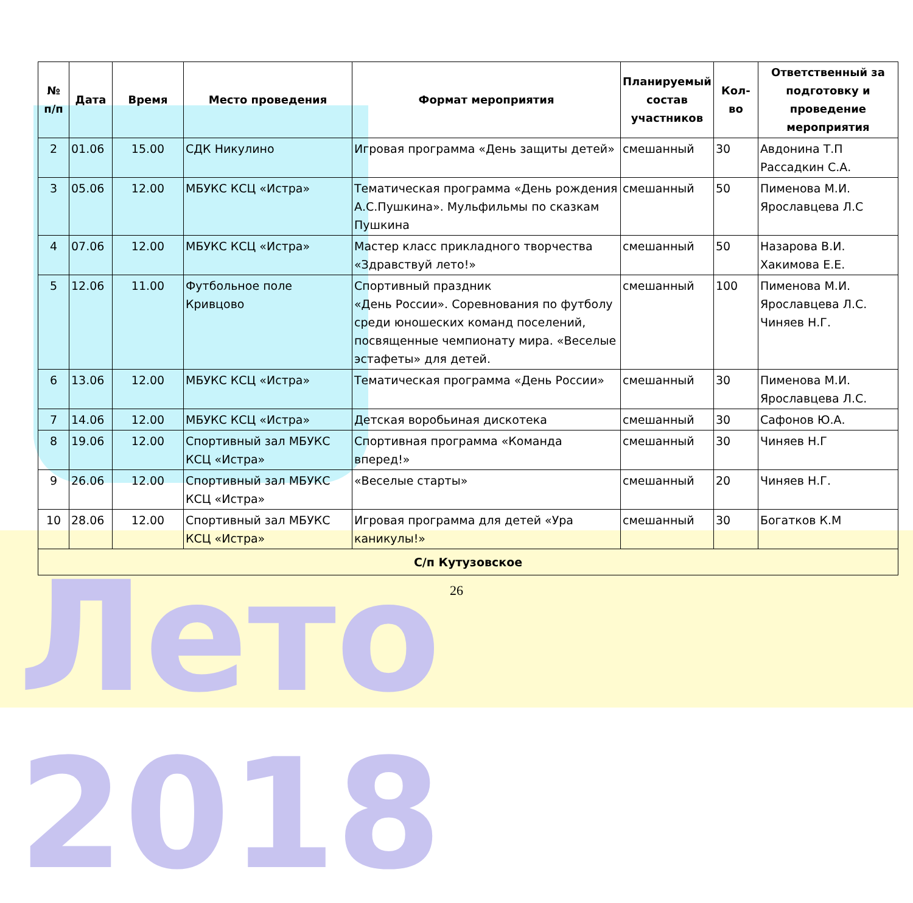Лето 2018
| № п/п | Дата | Время | Место проведения | Формат мероприятия | Планируемый состав участников | Кол-во | Ответственный за подготовку и проведение мероприятия |
| --- | --- | --- | --- | --- | --- | --- | --- |
| 2 | 01.06 | 15.00 | СДК Никулино | Игровая программа «День защиты детей» | смешанный | 30 | Авдонина Т.П Рассадкин С.А. |
| 3 | 05.06 | 12.00 | МБУКС КСЦ «Истра» | Тематическая программа «День рождения А.С.Пушкина». Мульфильмы по сказкам Пушкина | смешанный | 50 | Пименова М.И. Ярославцева Л.С |
| 4 | 07.06 | 12.00 | МБУКС КСЦ «Истра» | Мастер класс прикладного творчества «Здравствуй лето!» | смешанный | 50 | Назарова В.И. Хакимова Е.Е. |
| 5 | 12.06 | 11.00 | Футбольное поле Кривцово | Спортивный праздник «День России». Соревнования по футболу среди юношеских команд поселений, посвященные чемпионату мира. «Веселые эстафеты» для детей. | смешанный | 100 | Пименова М.И. Ярославцева Л.С. Чиняев Н.Г. |
| 6 | 13.06 | 12.00 | МБУКС КСЦ «Истра» | Тематическая программа «День России» | смешанный | 30 | Пименова М.И. Ярославцева Л.С. |
| 7 | 14.06 | 12.00 | МБУКС КСЦ «Истра» | Детская воробьиная дискотека | смешанный | 30 | Сафонов Ю.А. |
| 8 | 19.06 | 12.00 | Спортивный зал МБУКС КСЦ «Истра» | Спортивная программа «Команда вперед!» | смешанный | 30 | Чиняев Н.Г |
| 9 | 26.06 | 12.00 | Спортивный зал МБУКС КСЦ «Истра» | «Веселые старты» | смешанный | 20 | Чиняев Н.Г. |
| 10 | 28.06 | 12.00 | Спортивный зал МБУКС КСЦ «Истра» | Игровая программа для детей «Ура каникулы!» | смешанный | 30 | Богатков К.М |
| С/п Кутузовское | | | | | | | |
26